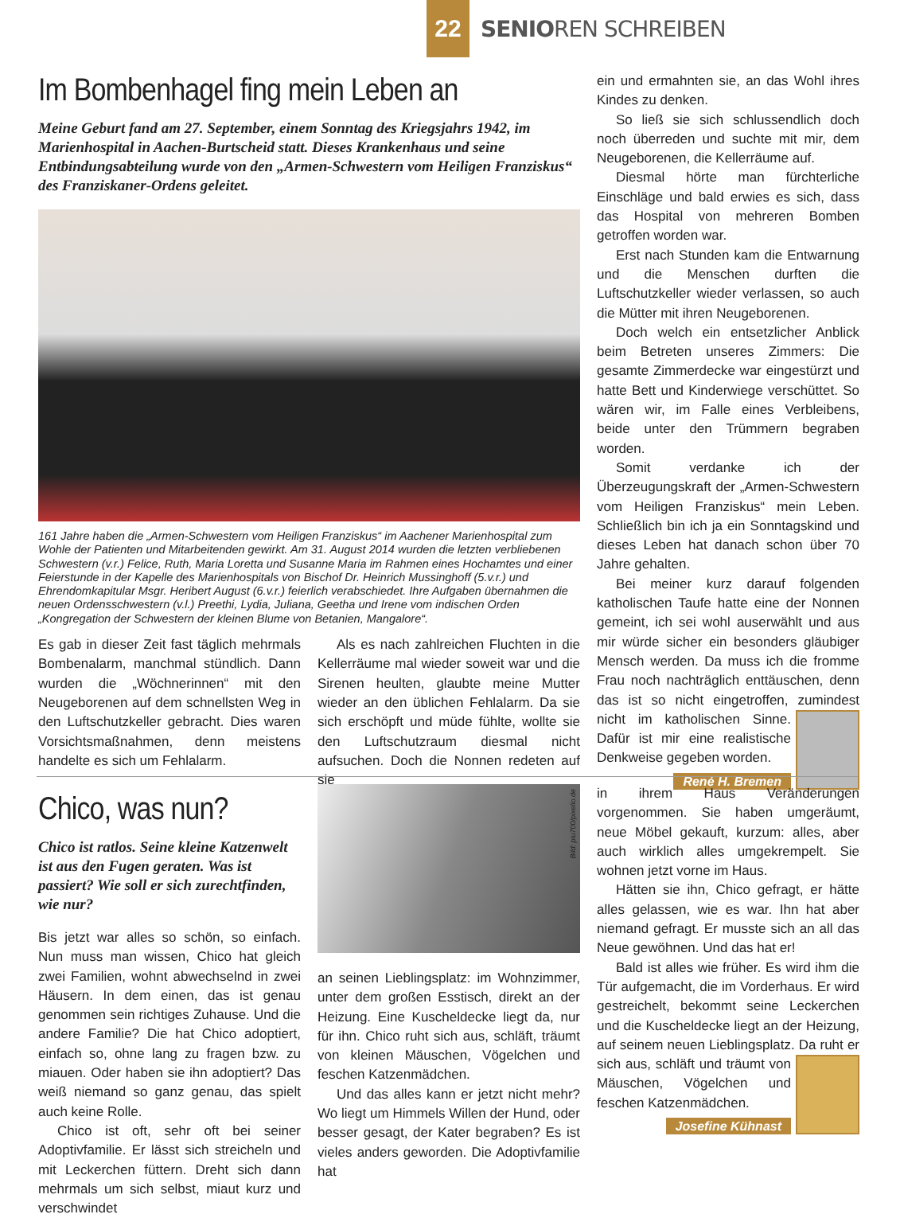22
SENIOREN SCHREIBEN
Im Bombenhagel fing mein Leben an
Meine Geburt fand am 27. September, einem Sonntag des Kriegsjahrs 1942, im Marienhospital in Aachen-Burtscheid statt. Dieses Krankenhaus und seine Entbindungsabteilung wurde von den „Armen-Schwestern vom Heiligen Franziskus“ des Franziskaner-Ordens geleitet.
161 Jahre haben die „Armen-Schwestern vom Heiligen Franziskus“ im Aachener Marienhospital zum Wohle der Patienten und Mitarbeitenden gewirkt. Am 31. August 2014 wurden die letzten verbliebenen Schwestern (v.r.) Felice, Ruth, Maria Loretta und Susanne Maria im Rahmen eines Hochamtes und einer Feierstunde in der Kapelle des Marienhospitals von Bischof Dr. Heinrich Mussinghoff (5.v.r.) und Ehrendomkapitular Msgr. Heribert August (6.v.r.) feierlich verabschiedet. Ihre Aufgaben übernahmen die neuen Ordensschwestern (v.l.) Preethi, Lydia, Juliana, Geetha und Irene vom indischen Orden „Kongregation der Schwestern der kleinen Blume von Betanien, Mangalore“.
Es gab in dieser Zeit fast täglich mehrmals Bombenalarm, manchmal stündlich. Dann wurden die „Wöchnerinnen“ mit den Neugeborenen auf dem schnellsten Weg in den Luftschutzkeller gebracht. Dies waren Vorsichtsmaßnahmen, denn meistens handelte es sich um Fehlalarm.
Als es nach zahlreichen Fluchten in die Kellerräume mal wieder soweit war und die Sirenen heulten, glaubte meine Mutter wieder an den üblichen Fehlalarm. Da sie sich erschöpft und müde fühlte, wollte sie den Luftschutzraum diesmal nicht aufsuchen. Doch die Nonnen redeten auf sie
ein und ermahnten sie, an das Wohl ihres Kindes zu denken.
So ließ sie sich schlussendlich doch noch überreden und suchte mit mir, dem Neugeborenen, die Kellerräume auf.
Diesmal hörte man fürchterliche Einschläge und bald erwies es sich, dass das Hospital von mehreren Bomben getroffen worden war.
Erst nach Stunden kam die Entwarnung und die Menschen durften die Luftschutzkeller wieder verlassen, so auch die Mütter mit ihren Neugeborenen.
Doch welch ein entsetzlicher Anblick beim Betreten unseres Zimmers: Die gesamte Zimmerdecke war eingestürzt und hatte Bett und Kinderwiege verschüttet. So wären wir, im Falle eines Verbleibens, beide unter den Trümmern begraben worden.
Somit verdanke ich der Überzeugungskraft der „Armen-Schwestern vom Heiligen Franziskus“ mein Leben. Schließlich bin ich ja ein Sonntagskind und dieses Leben hat danach schon über 70 Jahre gehalten.
Bei meiner kurz darauf folgenden katholischen Taufe hatte eine der Nonnen gemeint, ich sei wohl auserwählt und aus mir würde sicher ein besonders gläubiger Mensch werden. Da muss ich die fromme Frau noch nachträglich enttäuschen, denn das ist so nicht eingetroffen, zumindest nicht im katholischen Sinne. Dafür ist mir eine realistische Denkweise gegeben worden.
René H. Bremen
Chico, was nun?
Chico ist ratlos. Seine kleine Katzenwelt ist aus den Fugen geraten. Was ist passiert? Wie soll er sich zurechtfinden, wie nur?
Bis jetzt war alles so schön, so einfach. Nun muss man wissen, Chico hat gleich zwei Familien, wohnt abwechselnd in zwei Häusern. In dem einen, das ist genau genommen sein richtiges Zuhause. Und die andere Familie? Die hat Chico adoptiert, einfach so, ohne lang zu fragen bzw. zu miauen. Oder haben sie ihn adoptiert? Das weiß niemand so ganz genau, das spielt auch keine Rolle.
Chico ist oft, sehr oft bei seiner Adoptivfamilie. Er lässt sich streicheln und mit Leckerchen füttern. Dreht sich dann mehrmals um sich selbst, miaut kurz und verschwindet
Bild: piu700/pixelio.de
an seinen Lieblingsplatz: im Wohnzimmer, unter dem großen Esstisch, direkt an der Heizung. Eine Kuscheldecke liegt da, nur für ihn. Chico ruht sich aus, schläft, träumt von kleinen Mäuschen, Vögelchen und feschen Katzenmädchen.
Und das alles kann er jetzt nicht mehr? Wo liegt um Himmels Willen der Hund, oder besser gesagt, der Kater begraben? Es ist vieles anders geworden. Die Adoptivfamilie hat
in ihrem Haus Veränderungen vorgenommen. Sie haben umgeräumt, neue Möbel gekauft, kurzum: alles, aber auch wirklich alles umgekrempelt. Sie wohnen jetzt vorne im Haus.
Hätten sie ihn, Chico gefragt, er hätte alles gelassen, wie es war. Ihn hat aber niemand gefragt. Er musste sich an all das Neue gewöhnen. Und das hat er!
Bald ist alles wie früher. Es wird ihm die Tür aufgemacht, die im Vorderhaus. Er wird gestreichelt, bekommt seine Leckerchen und die Kuscheldecke liegt an der Heizung, auf seinem neuen Lieblingsplatz. Da ruht er sich aus, schläft und träumt von Mäuschen, Vögelchen und feschen Katzenmädchen.
Josefine Kühnast